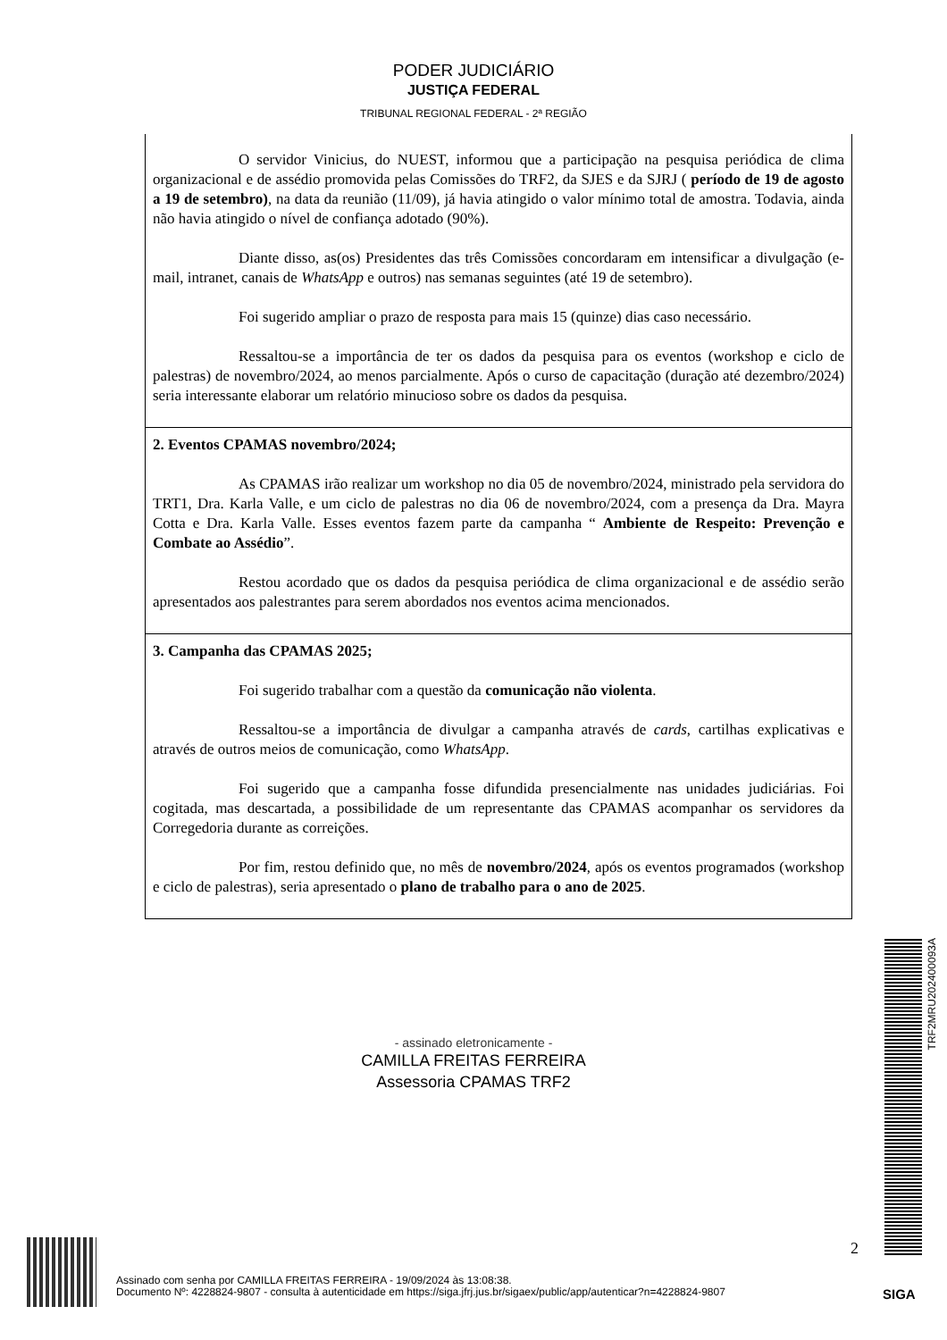PODER JUDICIÁRIO
JUSTIÇA FEDERAL
TRIBUNAL REGIONAL FEDERAL - 2ª REGIÃO
| O servidor Vinicius, do NUEST, informou que a participação na pesquisa periódica de clima organizacional e de assédio promovida pelas Comissões do TRF2, da SJES e da SJRJ ( período de 19 de agosto a 19 de setembro) , na data da reunião (11/09), já havia atingido o valor mínimo total de amostra. Todavia, ainda não havia atingido o nível de confiança adotado (90%). Diante disso, as(os) Presidentes das três Comissões concordaram em intensificar a divulgação (e-mail, intranet, canais de WhatsApp e outros) nas semanas seguintes (até 19 de setembro). Foi sugerido ampliar o prazo de resposta para mais 15 (quinze) dias caso necessário. Ressaltou-se a importância de ter os dados da pesquisa para os eventos (workshop e ciclo de palestras) de novembro/2024, ao menos parcialmente. Após o curso de capacitação (duração até dezembro/2024) seria interessante elaborar um relatório minucioso sobre os dados da pesquisa. |
| 2. Eventos CPAMAS novembro/2024; As CPAMAS irão realizar um workshop no dia 05 de novembro/2024, ministrado pela servidora do TRT1, Dra. Karla Valle, e um ciclo de palestras no dia 06 de novembro/2024, com a presença da Dra. Mayra Cotta e Dra. Karla Valle. Esses eventos fazem parte da campanha “ Ambiente de Respeito: Prevenção e Combate ao Assédio ”. Restou acordado que os dados da pesquisa periódica de clima organizacional e de assédio serão apresentados aos palestrantes para serem abordados nos eventos acima mencionados. |
| 3. Campanha das CPAMAS 2025; Foi sugerido trabalhar com a questão da comunicação não violenta . Ressaltou-se a importância de divulgar a campanha através de cards , cartilhas explicativas e através de outros meios de comunicação, como WhatsApp . Foi sugerido que a campanha fosse difundida presencialmente nas unidades judiciárias. Foi cogitada, mas descartada, a possibilidade de um representante das CPAMAS acompanhar os servidores da Corregedoria durante as correições. Por fim, restou definido que, no mês de novembro/2024 , após os eventos programados (workshop e ciclo de palestras), seria apresentado o plano de trabalho para o ano de 2025 . |
- assinado eletronicamente -
CAMILLA FREITAS FERREIRA
Assessoria CPAMAS TRF2
TRF2MRU202400093A
2
Assinado com senha por CAMILLA FREITAS FERREIRA - 19/09/2024 às 13:08:38.
Documento Nº: 4228824-9807 - consulta à autenticidade em https://siga.jfrj.jus.br/sigaex/public/app/autenticar?n=4228824-9807
SIGA